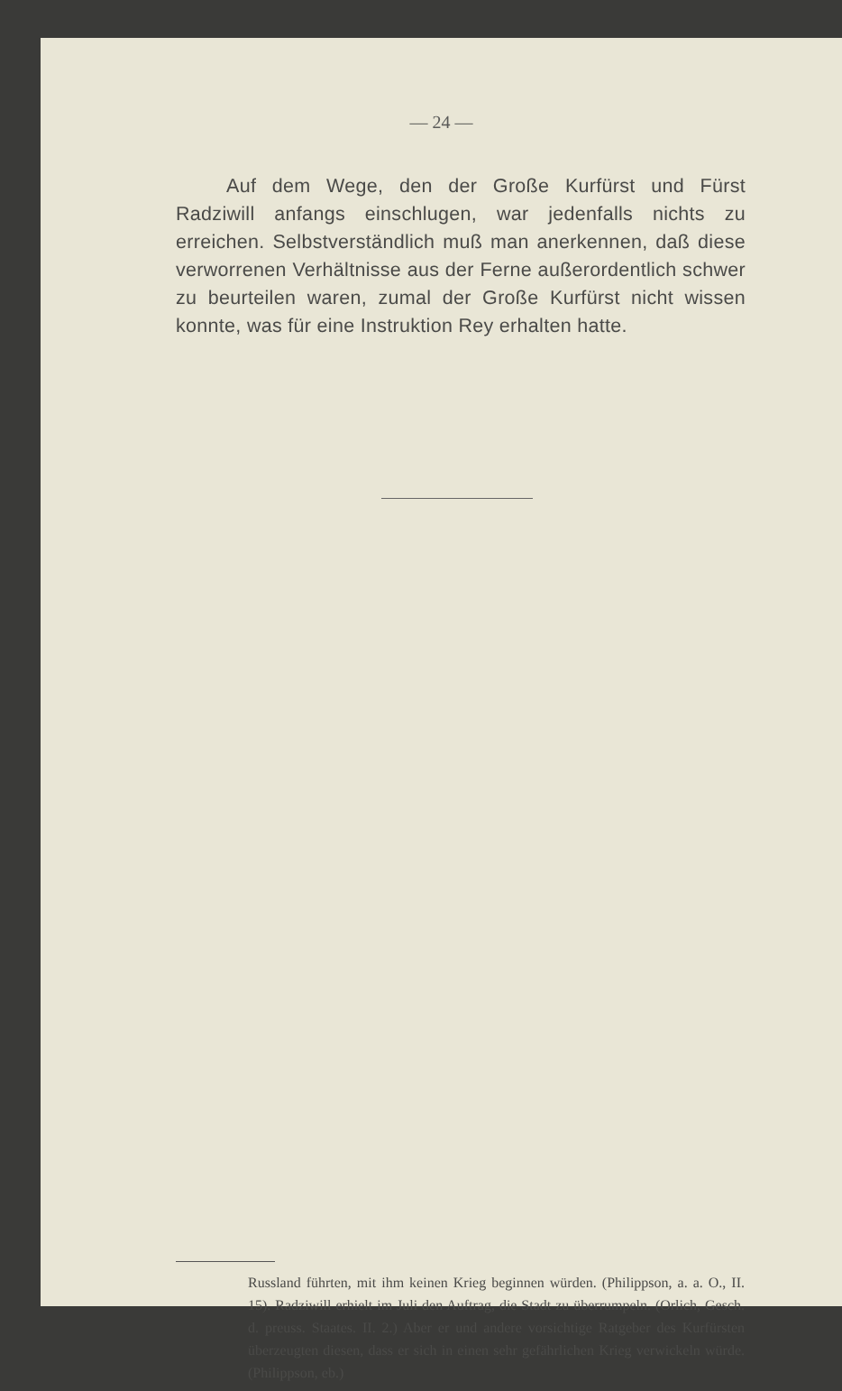— 24 —
Auf dem Wege, den der Große Kurfürst und Fürst Radziwill anfangs einschlugen, war jedenfalls nichts zu erreichen. Selbstverständlich muß man anerkennen, daß diese verworrenen Verhältnisse aus der Ferne außerordentlich schwer zu beurteilen waren, zumal der Große Kurfürst nicht wissen konnte, was für eine Instruktion Rey erhalten hatte.
Russland führten, mit ihm keinen Krieg beginnen würden. (Philippson, a. a. O., II. 15). Radziwill erhielt im Juli den Auftrag, die Stadt zu überrumpeln. (Orlich, Gesch. d. preuss. Staates. II. 2.) Aber er und andere vorsichtige Ratgeber des Kurfürsten überzeugten diesen, dass er sich in einen sehr gefährlichen Krieg verwickeln würde. (Philippson, eb.)